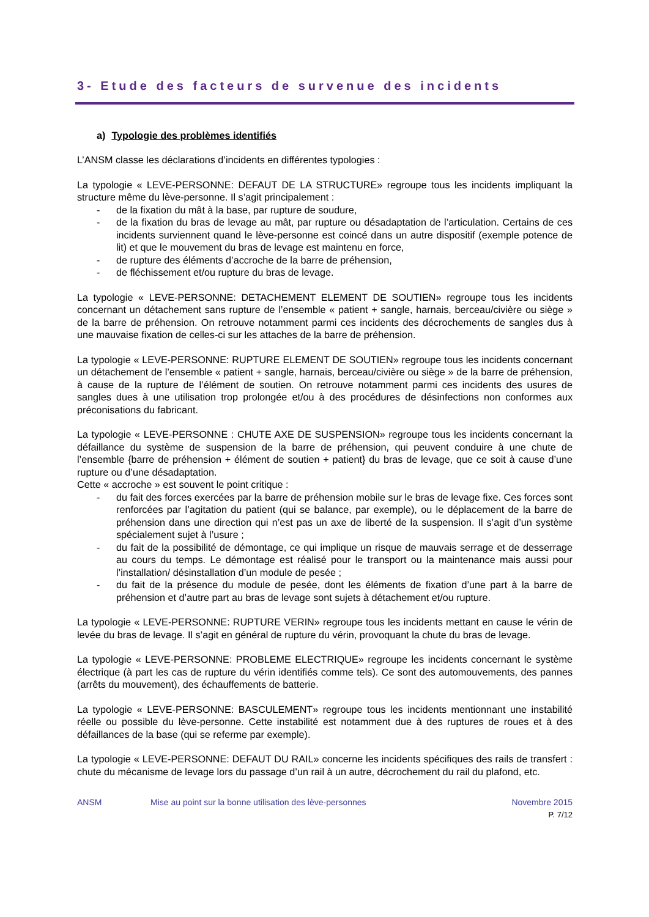3- Etude des facteurs de survenue des incidents
a) Typologie des problèmes identifiés
L’ANSM classe les déclarations d’incidents en différentes typologies :
La typologie « LEVE-PERSONNE: DEFAUT DE LA STRUCTURE» regroupe tous les incidents impliquant la structure même du lève-personne. Il s’agit principalement :
- de la fixation du mât à la base, par rupture de soudure,
- de la fixation du bras de levage au mât, par rupture ou désadaptation de l’articulation. Certains de ces incidents surviennent quand le lève-personne est coincé dans un autre dispositif (exemple potence de lit) et que le mouvement du bras de levage est maintenu en force,
- de rupture des éléments d’accroche de la barre de préhension,
- de fléchissement et/ou rupture du bras de levage.
La typologie « LEVE-PERSONNE: DETACHEMENT ELEMENT DE SOUTIEN» regroupe tous les incidents concernant un détachement sans rupture de l’ensemble « patient + sangle, harnais, berceau/civière ou siège » de la barre de préhension. On retrouve notamment parmi ces incidents des décrochements de sangles dus à une mauvaise fixation de celles-ci sur les attaches de la barre de préhension.
La typologie « LEVE-PERSONNE: RUPTURE ELEMENT DE SOUTIEN» regroupe tous les incidents concernant un détachement de l’ensemble « patient + sangle, harnais, berceau/civière ou siège » de la barre de préhension, à cause de la rupture de l’élément de soutien. On retrouve notamment parmi ces incidents des usures de sangles dues à une utilisation trop prolongée et/ou à des procédures de désinfections non conformes aux préconisations du fabricant.
La typologie « LEVE-PERSONNE : CHUTE AXE DE SUSPENSION» regroupe tous les incidents concernant la défaillance du système de suspension de la barre de préhension, qui peuvent conduire à une chute de l’ensemble {barre de préhension + élément de soutien + patient} du bras de levage, que ce soit à cause d’une rupture ou d’une désadaptation.
Cette « accroche » est souvent le point critique :
- du fait des forces exercées par la barre de préhension mobile sur le bras de levage fixe. Ces forces sont renforcées par l’agitation du patient (qui se balance, par exemple), ou le déplacement de la barre de préhension dans une direction qui n’est pas un axe de liberté de la suspension. Il s’agit d’un système spécialement sujet à l’usure ;
- du fait de la possibilité de démontage, ce qui implique un risque de mauvais serrage et de desserrage au cours du temps. Le démontage est réalisé pour le transport ou la maintenance mais aussi pour l’installation/ désinstallation d’un module de pesée ;
- du fait de la présence du module de pesée, dont les éléments de fixation d’une part à la barre de préhension et d’autre part au bras de levage sont sujets à détachement et/ou rupture.
La typologie « LEVE-PERSONNE: RUPTURE VERIN» regroupe tous les incidents mettant en cause le vérin de levée du bras de levage. Il s’agit en général de rupture du vérin, provoquant la chute du bras de levage.
La typologie « LEVE-PERSONNE: PROBLEME ELECTRIQUE» regroupe les incidents concernant le système électrique (à part les cas de rupture du vérin identifiés comme tels). Ce sont des automouvements, des pannes (arrêts du mouvement), des échauffements de batterie.
La typologie « LEVE-PERSONNE: BASCULEMENT» regroupe tous les incidents mentionnant une instabilité réelle ou possible du lève-personne. Cette instabilité est notamment due à des ruptures de roues et à des défaillances de la base (qui se referme par exemple).
La typologie « LEVE-PERSONNE: DEFAUT DU RAIL» concerne les incidents spécifiques des rails de transfert : chute du mécanisme de levage lors du passage d’un rail à un autre, décrochement du rail du plafond, etc.
ANSM Mise au point sur la bonne utilisation des lève-personnes Novembre 2015
P. 7/12